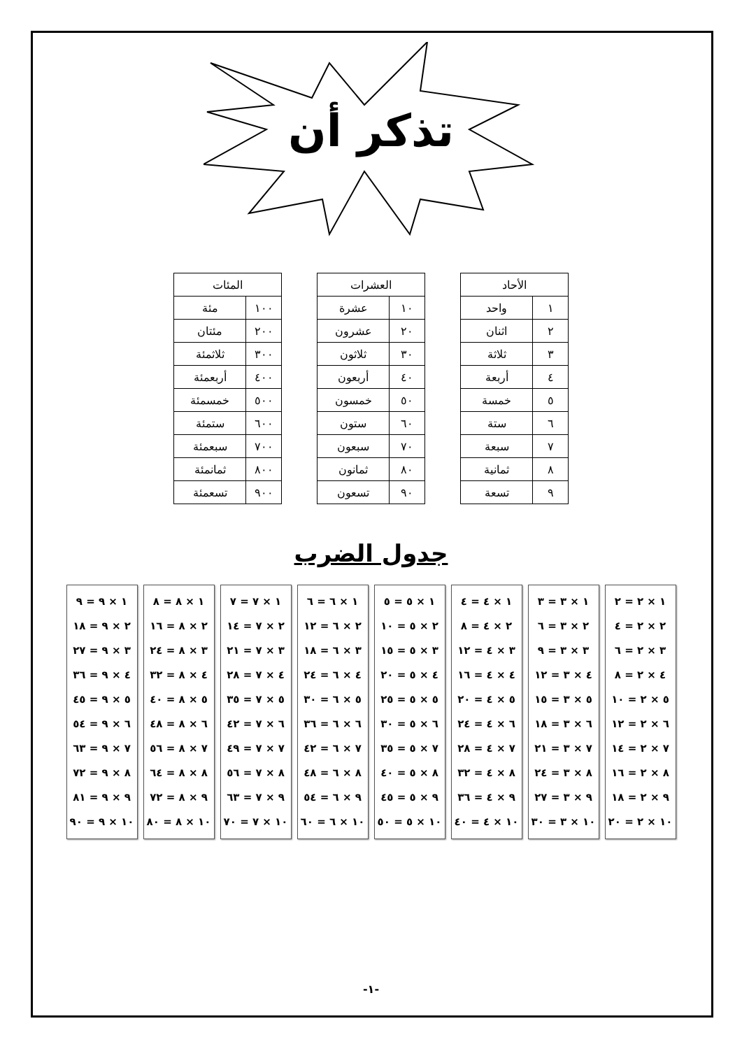تذكر أن
| الأحاد | |
| --- | --- |
| ١ | واحد |
| ٢ | اثنان |
| ٣ | ثلاثة |
| ٤ | أربعة |
| ٥ | خمسة |
| ٦ | ستة |
| ٧ | سبعة |
| ٨ | ثمانية |
| ٩ | تسعة |
| العشرات | |
| --- | --- |
| ١٠ | عشرة |
| ٢٠ | عشرون |
| ٣٠ | ثلاثون |
| ٤٠ | أربعون |
| ٥٠ | خمسون |
| ٦٠ | ستون |
| ٧٠ | سبعون |
| ٨٠ | ثمانون |
| ٩٠ | تسعون |
| المئات | |
| --- | --- |
| ١٠٠ | مئة |
| ٢٠٠ | مئتان |
| ٣٠٠ | ثلاثمئة |
| ٤٠٠ | أربعمئة |
| ٥٠٠ | خمسمئة |
| ٦٠٠ | ستمئة |
| ٧٠٠ | سبعمئة |
| ٨٠٠ | ثمانمئة |
| ٩٠٠ | تسعمئة |
جدول الضرب
١ × ٢ = ٢
٢ × ٢ = ٤
٣ × ٢ = ٦
٤ × ٢ = ٨
٥ × ٢ = ١٠
٦ × ٢ = ١٢
٧ × ٢ = ١٤
٨ × ٢ = ١٦
٩ × ٢ = ١٨
١٠ × ٢ = ٢٠
١ × ٣ = ٣
٢ × ٣ = ٦
٣ × ٣ = ٩
٤ × ٣ = ١٢
٥ × ٣ = ١٥
٦ × ٣ = ١٨
٧ × ٣ = ٢١
٨ × ٣ = ٢٤
٩ × ٣ = ٢٧
١٠ × ٣ = ٣٠
١ × ٤ = ٤
٢ × ٤ = ٨
٣ × ٤ = ١٢
٤ × ٤ = ١٦
٥ × ٤ = ٢٠
٦ × ٤ = ٢٤
٧ × ٤ = ٢٨
٨ × ٤ = ٣٢
٩ × ٤ = ٣٦
١٠ × ٤ = ٤٠
١ × ٥ = ٥
٢ × ٥ = ١٠
٣ × ٥ = ١٥
٤ × ٥ = ٢٠
٥ × ٥ = ٢٥
٦ × ٥ = ٣٠
٧ × ٥ = ٣٥
٨ × ٥ = ٤٠
٩ × ٥ = ٤٥
١٠ × ٥ = ٥٠
١ × ٦ = ٦
٢ × ٦ = ١٢
٣ × ٦ = ١٨
٤ × ٦ = ٢٤
٥ × ٦ = ٣٠
٦ × ٦ = ٣٦
٧ × ٦ = ٤٢
٨ × ٦ = ٤٨
٩ × ٦ = ٥٤
١٠ × ٦ = ٦٠
١ × ٧ = ٧
٢ × ٧ = ١٤
٣ × ٧ = ٢١
٤ × ٧ = ٢٨
٥ × ٧ = ٣٥
٦ × ٧ = ٤٢
٧ × ٧ = ٤٩
٨ × ٧ = ٥٦
٩ × ٧ = ٦٣
١٠ × ٧ = ٧٠
١ × ٨ = ٨
٢ × ٨ = ١٦
٣ × ٨ = ٢٤
٤ × ٨ = ٣٢
٥ × ٨ = ٤٠
٦ × ٨ = ٤٨
٧ × ٨ = ٥٦
٨ × ٨ = ٦٤
٩ × ٨ = ٧٢
١٠ × ٨ = ٨٠
١ × ٩ = ٩
٢ × ٩ = ١٨
٣ × ٩ = ٢٧
٤ × ٩ = ٣٦
٥ × ٩ = ٤٥
٦ × ٩ = ٥٤
٧ × ٩ = ٦٣
٨ × ٩ = ٧٢
٩ × ٩ = ٨١
١٠ × ٩ = ٩٠
-١-